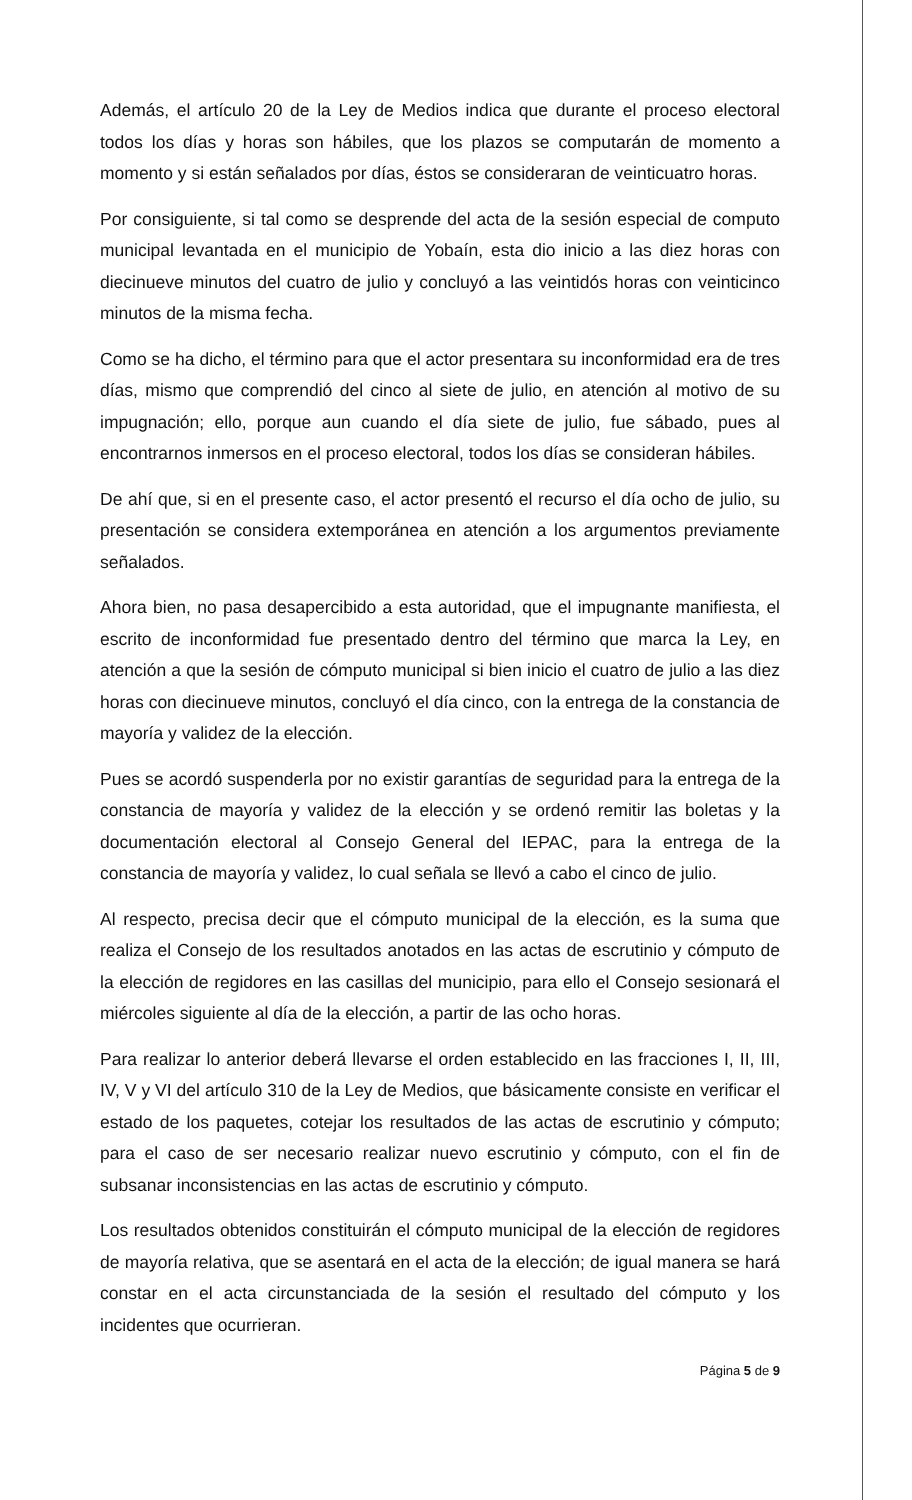Además, el artículo 20 de la Ley de Medios indica que durante el proceso electoral todos los días y horas son hábiles, que los plazos se computarán de momento a momento y si están señalados por días, éstos se consideraran de veinticuatro horas.
Por consiguiente, si tal como se desprende del acta de la sesión especial de computo municipal levantada en el municipio de Yobaín, esta dio inicio a las diez horas con diecinueve minutos del cuatro de julio y concluyó a las veintidós horas con veinticinco minutos de la misma fecha.
Como se ha dicho, el término para que el actor presentara su inconformidad era de tres días, mismo que comprendió del cinco al siete de julio, en atención al motivo de su impugnación; ello, porque aun cuando el día siete de julio, fue sábado, pues al encontrarnos inmersos en el proceso electoral, todos los días se consideran hábiles.
De ahí que, si en el presente caso, el actor presentó el recurso el día ocho de julio, su presentación se considera extemporánea en atención a los argumentos previamente señalados.
Ahora bien, no pasa desapercibido a esta autoridad, que el impugnante manifiesta, el escrito de inconformidad fue presentado dentro del término que marca la Ley, en atención a que la sesión de cómputo municipal si bien inicio el cuatro de julio a las diez horas con diecinueve minutos, concluyó el día cinco, con la entrega de la constancia de mayoría y validez de la elección.
Pues se acordó suspenderla por no existir garantías de seguridad para la entrega de la constancia de mayoría y validez de la elección y se ordenó remitir las boletas y la documentación electoral al Consejo General del IEPAC, para la entrega de la constancia de mayoría y validez, lo cual señala se llevó a cabo el cinco de julio.
Al respecto, precisa decir que el cómputo municipal de la elección, es la suma que realiza el Consejo de los resultados anotados en las actas de escrutinio y cómputo de la elección de regidores en las casillas del municipio, para ello el Consejo sesionará el miércoles siguiente al día de la elección, a partir de las ocho horas.
Para realizar lo anterior deberá llevarse el orden establecido en las fracciones I, II, III, IV, V y VI del artículo 310 de la Ley de Medios, que básicamente consiste en verificar el estado de los paquetes, cotejar los resultados de las actas de escrutinio y cómputo; para el caso de ser necesario realizar nuevo escrutinio y cómputo, con el fin de subsanar inconsistencias en las actas de escrutinio y cómputo.
Los resultados obtenidos constituirán el cómputo municipal de la elección de regidores de mayoría relativa, que se asentará en el acta de la elección; de igual manera se hará constar en el acta circunstanciada de la sesión el resultado del cómputo y los incidentes que ocurrieran.
Página 5 de 9